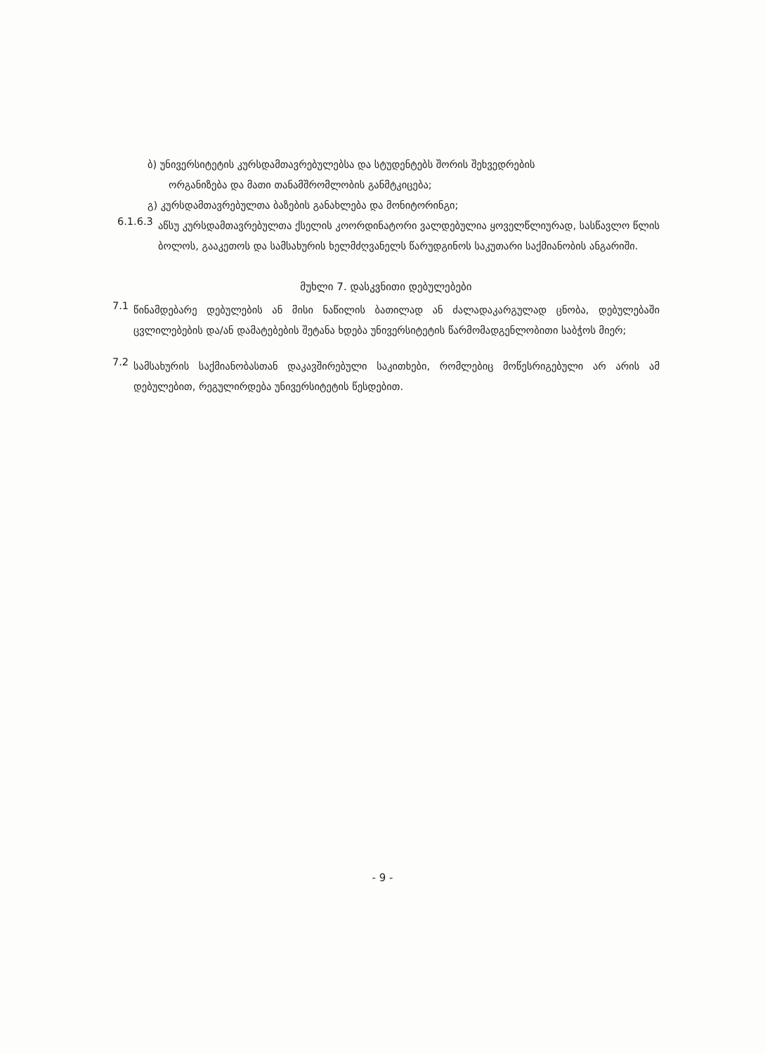ბ) უნივერსიტეტის კურსდამთავრებულებსა და სტუდენტებს შორის შეხვედრების
ორგანიზება და მათი თანამშრომლობის განმტკიცება;
გ) კურსდამთავრებულთა ბაზების განახლება და მონიტორინგი;
6.1.6.3
აწსუ კურსდამთავრებულთა ქსელის კოორდინატორი ვალდებულია ყოველწლიურად, სასწავლო წლის ბოლოს, გააკეთოს და სამსახურის ხელმძღვანელს წარუდგინოს საკუთარი საქმიანობის ანგარიში.
მუხლი 7. დასკვნითი დებულებები
7.1
წინამდებარე დებულების ან მისი ნაწილის ბათილად ან ძალადაკარგულად ცნობა, დებულებაში ცვლილებების და/ან დამატებების შეტანა ხდება უნივერსიტეტის წარმომადგენლობითი საბჭოს მიერ;
7.2
სამსახურის საქმიანობასთან დაკავშირებული საკითხები, რომლებიც მოწესრიგებული არ არის ამ დებულებით, რეგულირდება უნივერსიტეტის წესდებით.
- 9 -